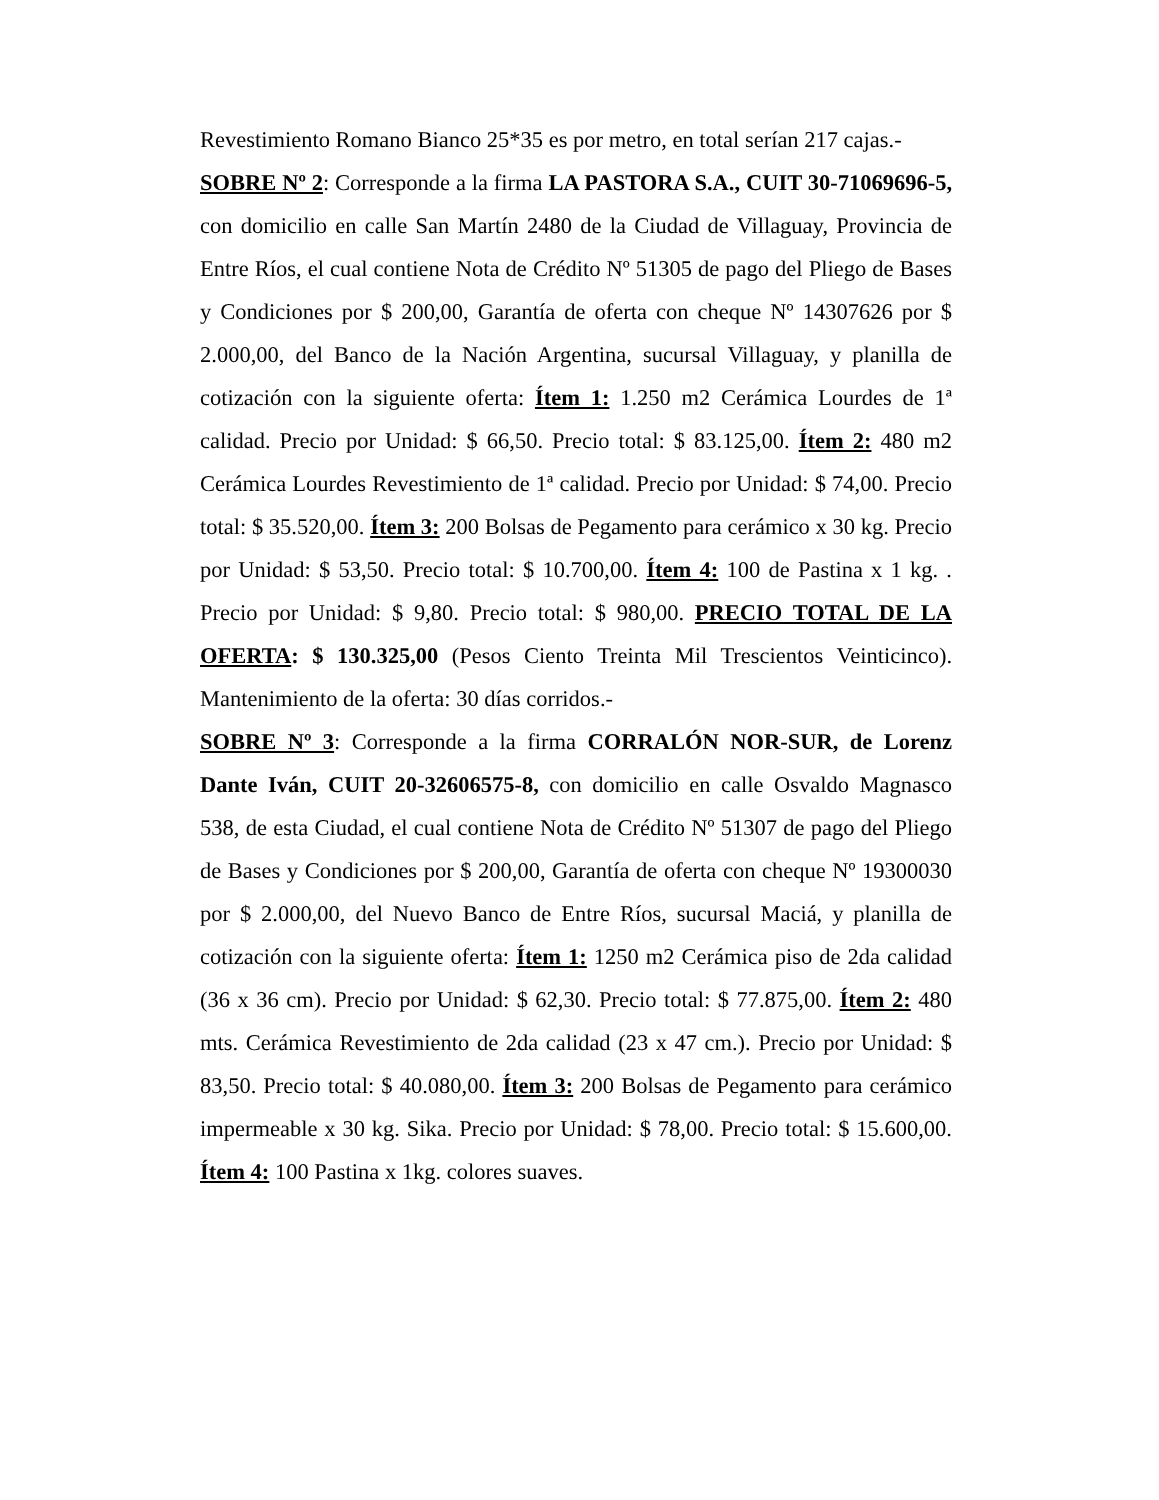Revestimiento Romano Bianco 25*35 es por metro, en total serían 217 cajas.-
SOBRE Nº 2: Corresponde a la firma LA PASTORA S.A., CUIT 30-71069696-5, con domicilio en calle San Martín 2480 de la Ciudad de Villaguay, Provincia de Entre Ríos, el cual contiene Nota de Crédito Nº 51305 de pago del Pliego de Bases y Condiciones por $ 200,00, Garantía de oferta con cheque Nº 14307626 por $ 2.000,00, del Banco de la Nación Argentina, sucursal Villaguay, y planilla de cotización con la siguiente oferta: Ítem 1: 1.250 m2 Cerámica Lourdes de 1ª calidad. Precio por Unidad: $ 66,50. Precio total: $ 83.125,00. Ítem 2: 480 m2 Cerámica Lourdes Revestimiento de 1ª calidad. Precio por Unidad: $ 74,00. Precio total: $ 35.520,00. Ítem 3: 200 Bolsas de Pegamento para cerámico x 30 kg. Precio por Unidad: $ 53,50. Precio total: $ 10.700,00. Ítem 4: 100 de Pastina x 1 kg. . Precio por Unidad: $ 9,80. Precio total: $ 980,00. PRECIO TOTAL DE LA OFERTA: $ 130.325,00 (Pesos Ciento Treinta Mil Trescientos Veinticinco). Mantenimiento de la oferta: 30 días corridos.-
SOBRE Nº 3: Corresponde a la firma CORRALÓN NOR-SUR, de Lorenz Dante Iván, CUIT 20-32606575-8, con domicilio en calle Osvaldo Magnasco 538, de esta Ciudad, el cual contiene Nota de Crédito Nº 51307 de pago del Pliego de Bases y Condiciones por $ 200,00, Garantía de oferta con cheque Nº 19300030 por $ 2.000,00, del Nuevo Banco de Entre Ríos, sucursal Maciá, y planilla de cotización con la siguiente oferta: Ítem 1: 1250 m2 Cerámica piso de 2da calidad (36 x 36 cm). Precio por Unidad: $ 62,30. Precio total: $ 77.875,00. Ítem 2: 480 mts. Cerámica Revestimiento de 2da calidad (23 x 47 cm.). Precio por Unidad: $ 83,50. Precio total: $ 40.080,00. Ítem 3: 200 Bolsas de Pegamento para cerámico impermeable x 30 kg. Sika. Precio por Unidad: $ 78,00. Precio total: $ 15.600,00. Ítem 4: 100 Pastina x 1kg. colores suaves.